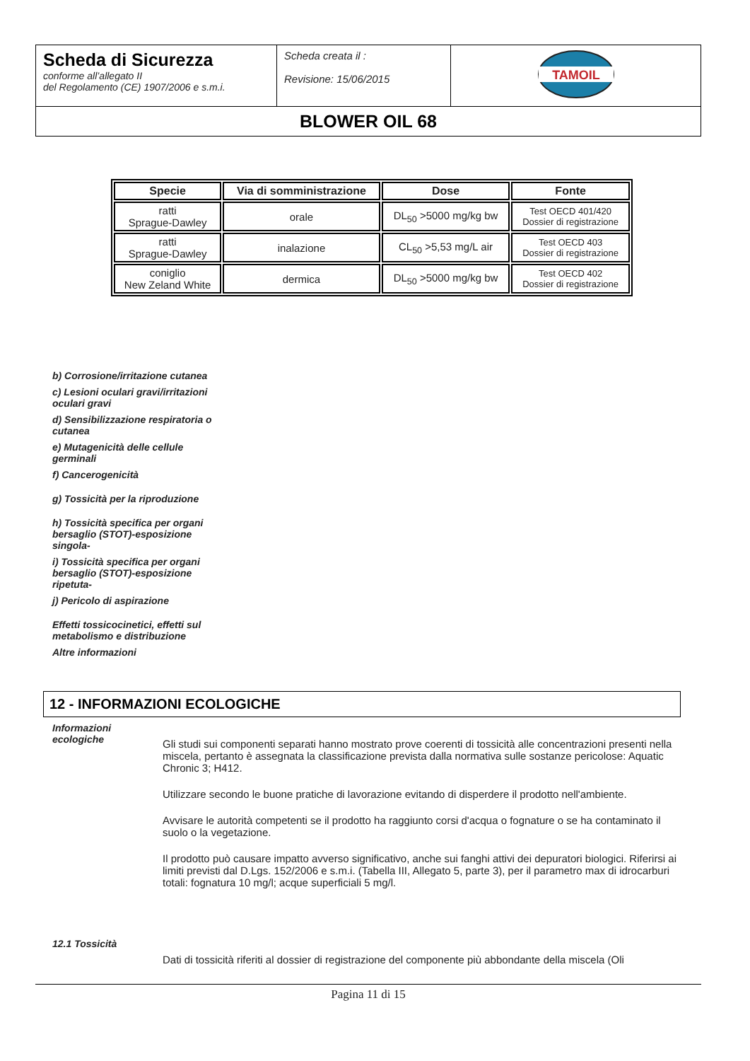| Scheda di Sicurezza conforme all’allegato II del Regolamento (CE) 1907/2006 e s.m.i. | Scheda creata il : Revisione: 15/06/2015 | TAMOIL |
| BLOWER OIL 68 | | |
| Specie | Via di somministrazione | Dose | Fonte |
| --- | --- | --- | --- |
| ratti Sprague-Dawley | orale | DL<sub>50</sub> >5000 mg/kg bw | Test OECD 401/420 Dossier di registrazione |
| ratti Sprague-Dawley | inalazione | CL<sub>50</sub> >5,53 mg/L air | Test OECD 403 Dossier di registrazione |
| coniglio New Zeland White | dermica | DL<sub>50</sub> >5000 mg/kg bw | Test OECD 402 Dossier di registrazione |
b) Corrosione/irritazione cutanea
c) Lesioni oculari gravi/irritazioni oculari gravi
d) Sensibilizzazione respiratoria o cutanea
e) Mutagenicità delle cellule germinali
f) Cancerogenicità
g) Tossicità per la riproduzione
h) Tossicità specifica per organi bersaglio (STOT)-esposizione singola-
i) Tossicità specifica per organi bersaglio (STOT)-esposizione ripetuta-
j) Pericolo di aspirazione
Effetti tossicocinetici, effetti sul metabolismo e distribuzione
Altre informazioni
12 - INFORMAZIONI ECOLOGICHE
Informazioni ecologiche
Gli studi sui componenti separati hanno mostrato prove coerenti di tossicità alle concentrazioni presenti nella miscela, pertanto è assegnata la classificazione prevista dalla normativa sulle sostanze pericolose: Aquatic Chronic 3; H412.
Utilizzare secondo le buone pratiche di lavorazione evitando di disperdere il prodotto nell'ambiente.
Avvisare le autorità competenti se il prodotto ha raggiunto corsi d'acqua o fognature o se ha contaminato il suolo o la vegetazione.
Il prodotto può causare impatto avverso significativo, anche sui fanghi attivi dei depuratori biologici. Riferirsi ai limiti previsti dal D.Lgs. 152/2006 e s.m.i. (Tabella III, Allegato 5, parte 3), per il parametro max di idrocarburi totali: fognatura 10 mg/l; acque superficiali 5 mg/l.
12.1 Tossicità
Dati di tossicità riferiti al dossier di registrazione del componente più abbondante della miscela (Oli
Pagina 11 di 15